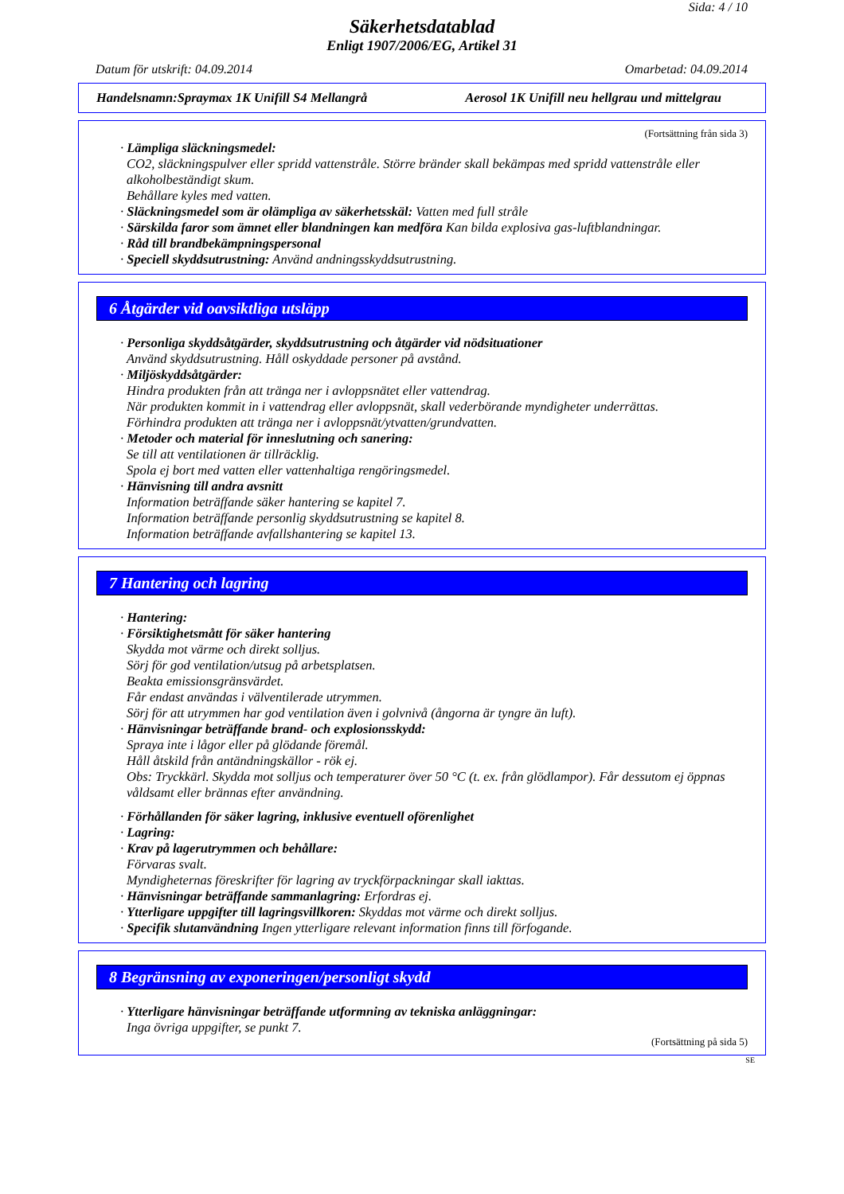Sida: 4 / 10
Säkerhetsdatablad
Enligt 1907/2006/EG, Artikel 31
Datum för utskrift: 04.09.2014 Omarbetad: 04.09.2014
Handelsnamn:Spraymax 1K Unifill S4 Mellangrå Aerosol 1K Unifill neu hellgrau und mittelgrau
(Fortsättning från sida 3)
· Lämpliga släckningsmedel:
CO2, släckningspulver eller spridd vattenstråle. Större bränder skall bekämpas med spridd vattenstråle eller alkoholbeständigt skum.
Behållare kyles med vatten.
· Släckningsmedel som är olämpliga av säkerhetsskäl: Vatten med full stråle
· Särskilda faror som ämnet eller blandningen kan medföra Kan bilda explosiva gas-luftblandningar.
· Råd till brandbekämpningspersonal
· Speciell skyddsutrustning: Använd andningsskyddsutrustning.
6 Åtgärder vid oavsiktliga utsläpp
· Personliga skyddsåtgärder, skyddsutrustning och åtgärder vid nödsituationer
Använd skyddsutrustning. Håll oskyddade personer på avstånd.
· Miljöskyddsåtgärder:
Hindra produkten från att tränga ner i avloppsnätet eller vattendrag.
När produkten kommit in i vattendrag eller avloppsnät, skall vederbörande myndigheter underrättas.
Förhindra produkten att tränga ner i avloppsnät/ytvatten/grundvatten.
· Metoder och material för inneslutning och sanering:
Se till att ventilationen är tillräcklig.
Spola ej bort med vatten eller vattenhaltiga rengöringsmedel.
· Hänvisning till andra avsnitt
Information beträffande säker hantering se kapitel 7.
Information beträffande personlig skyddsutrustning se kapitel 8.
Information beträffande avfallshantering se kapitel 13.
7 Hantering och lagring
· Hantering:
· Försiktighetsmått för säker hantering
Skydda mot värme och direkt solljus.
Sörj för god ventilation/utsug på arbetsplatsen.
Beakta emissionsgränsvärdet.
Får endast användas i välventilerade utrymmen.
Sörj för att utrymmen har god ventilation även i golvnivå (ångorna är tyngre än luft).
· Hänvisningar beträffande brand- och explosionsskydd:
Spraya inte i lågor eller på glödande föremål.
Håll åtskild från antändningskällor - rök ej.
Obs: Tryckkärl. Skydda mot solljus och temperaturer över 50 °C (t. ex. från glödlampor). Får dessutom ej öppnas våldsamt eller brännas efter användning.
· Förhållanden för säker lagring, inklusive eventuell oförenlighet
· Lagring:
· Krav på lagerutrymmen och behållare:
Förvaras svalt.
Myndigheternas föreskrifter för lagring av tryckförpackningar skall iakttas.
· Hänvisningar beträffande sammanlagring: Erfordras ej.
· Ytterligare uppgifter till lagringsvillkoren: Skyddas mot värme och direkt solljus.
· Specifik slutanvändning Ingen ytterligare relevant information finns till förfogande.
8 Begränsning av exponeringen/personligt skydd
· Ytterligare hänvisningar beträffande utformning av tekniska anläggningar:
Inga övriga uppgifter, se punkt 7.
(Fortsättning på sida 5)
SE